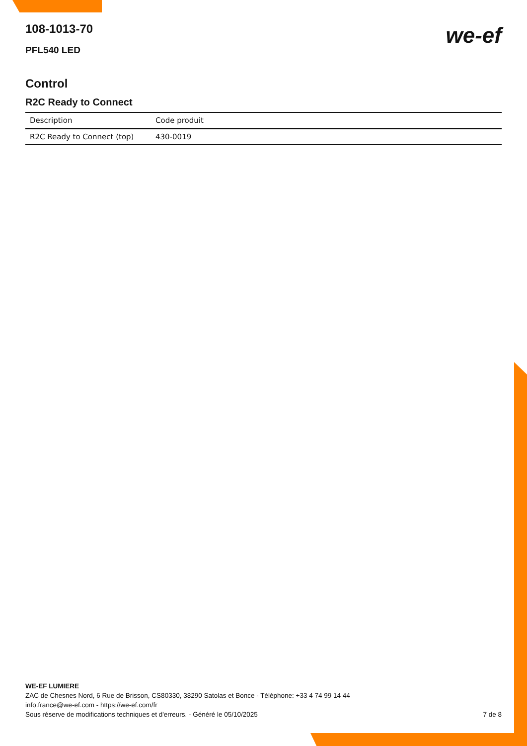we-ef
108-1013-70
PFL540 LED
Control
R2C Ready to Connect
| Description | Code produit |
| --- | --- |
| R2C Ready to Connect (top) | 430-0019 |
WE-EF LUMIERE
ZAC de Chesnes Nord, 6 Rue de Brisson, CS80330, 38290 Satolas et Bonce - Téléphone: +33 4 74 99 14 44
info.france@we-ef.com - https://we-ef.com/fr
Sous réserve de modifications techniques et d'erreurs. - Généré le 05/10/2025
7 de 8